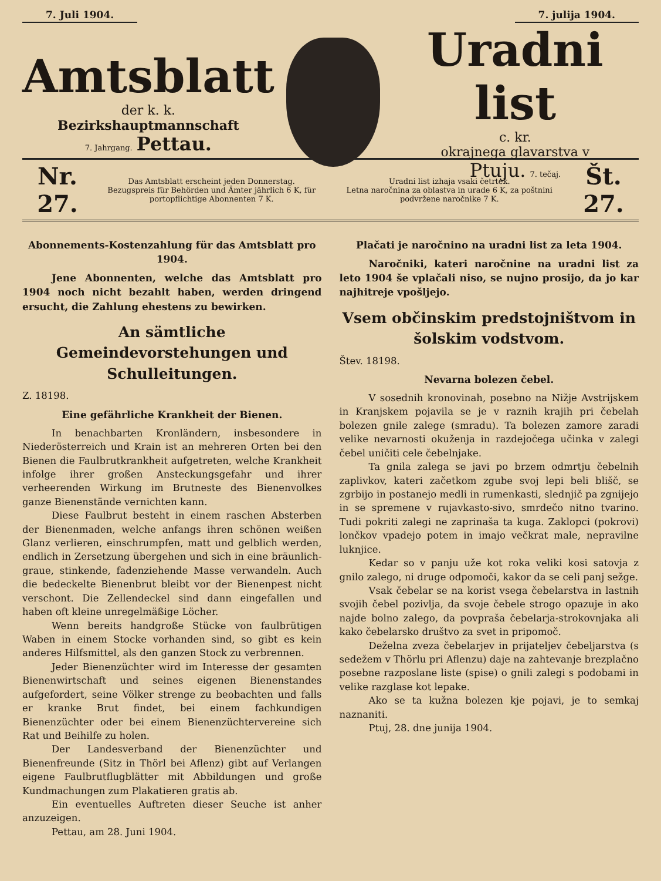7. Juli 1904. 7. julija 1904.
Amtsblatt
der k. k.
Bezirkshauptmannschaft
7. Jahrgang. Pettau.
Uradni list
c. kr.
okrajnega glavarstva v
Ptuju. 7. tečaj.
Nr. 27.
Das Amtsblatt erscheint jeden Donnerstag.
Bezugspreis für Behörden und Ämter jährlich 6 K, für portopflichtige Abonnenten 7 K.
Uradni list izhaja vsaki četrtek.
Letna naročnina za oblastva in urade 6 K, za poštnini podvržene naročnike 7 K.
Št. 27.
Abonnements-Kostenzahlung für das Amtsblatt pro 1904.
Jene Abonnenten, welche das Amtsblatt pro 1904 noch nicht bezahlt haben, werden dringend ersucht, die Zahlung ehestens zu bewirken.
An sämtliche Gemeindevorstehungen und Schulleitungen.
Z. 18198.
Eine gefährliche Krankheit der Bienen.
In benachbarten Kronländern, insbesondere in Niederösterreich und Krain ist an mehreren Orten bei den Bienen die Faulbrutkrankheit aufgetreten, welche Krankheit infolge ihrer großen Ansteckungsgefahr und ihrer verheerenden Wirkung im Brutneste des Bienenvolkes ganze Bienenstände vernichten kann.
Diese Faulbrut besteht in einem raschen Absterben der Bienenmaden, welche anfangs ihren schönen weißen Glanz verlieren, einschrumpfen, matt und gelblich werden, endlich in Zersetzung übergehen und sich in eine bräunlich-graue, stinkende, fadenziehende Masse verwandeln. Auch die bedeckelte Bienenbrut bleibt vor der Bienenpest nicht verschont. Die Zellendeckel sind dann eingefallen und haben oft kleine unregelmäßige Löcher.
Wenn bereits handgroße Stücke von faulbrütigen Waben in einem Stocke vorhanden sind, so gibt es kein anderes Hilfsmittel, als den ganzen Stock zu verbrennen.
Jeder Bienenzüchter wird im Interesse der gesamten Bienenwirtschaft und seines eigenen Bienenstandes aufgefordert, seine Völker strenge zu beobachten und falls er kranke Brut findet, bei einem fachkundigen Bienenzüchter oder bei einem Bienenzüchtervereine sich Rat und Beihilfe zu holen.
Der Landesverband der Bienenzüchter und Bienenfreunde (Sitz in Thörl bei Aflenz) gibt auf Verlangen eigene Faulbrutflugblätter mit Abbildungen und große Kundmachungen zum Plakatieren gratis ab.
Ein eventuelles Auftreten dieser Seuche ist anher anzuzeigen.
Pettau, am 28. Juni 1904.
Plačati je naročnino na uradni list za leta 1904.
Naročniki, kateri naročnine na uradni list za leto 1904 še vplačali niso, se nujno prosijo, da jo kar najhitreje vpošljejo.
Vsem občinskim predstojništvom in šolskim vodstvom.
Štev. 18198.
Nevarna bolezen čebel.
V sosednih kronovinah, posebno na Nižje Avstrijskem in Kranjskem pojavila se je v raznih krajih pri čebelah bolezen gnile zalege (smradu). Ta bolezen zamore zaradi velike nevarnosti okuženja in razdejočega učinka v zalegi čebel uničiti cele čebelnjake.
Ta gnila zalega se javi po brzem odmrtju čebelnih zaplivkov, kateri začetkom zgube svoj lepi beli blišč, se zgrbijo in postanejo medli in rumenkasti, slednjič pa zgnijejo in se spremene v rujavkasto-sivo, smrdečo nitno tvarino. Tudi pokriti zalegi ne zaprinaša ta kuga. Zaklopci (pokrovi) lončkov vpadejo potem in imajo večkrat male, nepravilne luknjice.
Kedar so v panju uže kot roka veliki kosi satovja z gnilo zalego, ni druge odpomoči, kakor da se celi panj sežge.
Vsak čebelar se na korist vsega čebelarstva in lastnih svojih čebel pozivlja, da svoje čebele strogo opazuje in ako najde bolno zalego, da povpraša čebelarja-strokovnjaka ali kako čebelarsko društvo za svet in pripomoč.
Deželna zveza čebelarjev in prijateljev čebeljarstva (s sedežem v Thörlu pri Aflenzu) daje na zahtevanje brezplačno posebne razposlane liste (spise) o gnili zalegi s podobami in velike razglase kot lepake.
Ako se ta kužna bolezen kje pojavi, je to semkaj naznaniti.
Ptuj, 28. dne junija 1904.